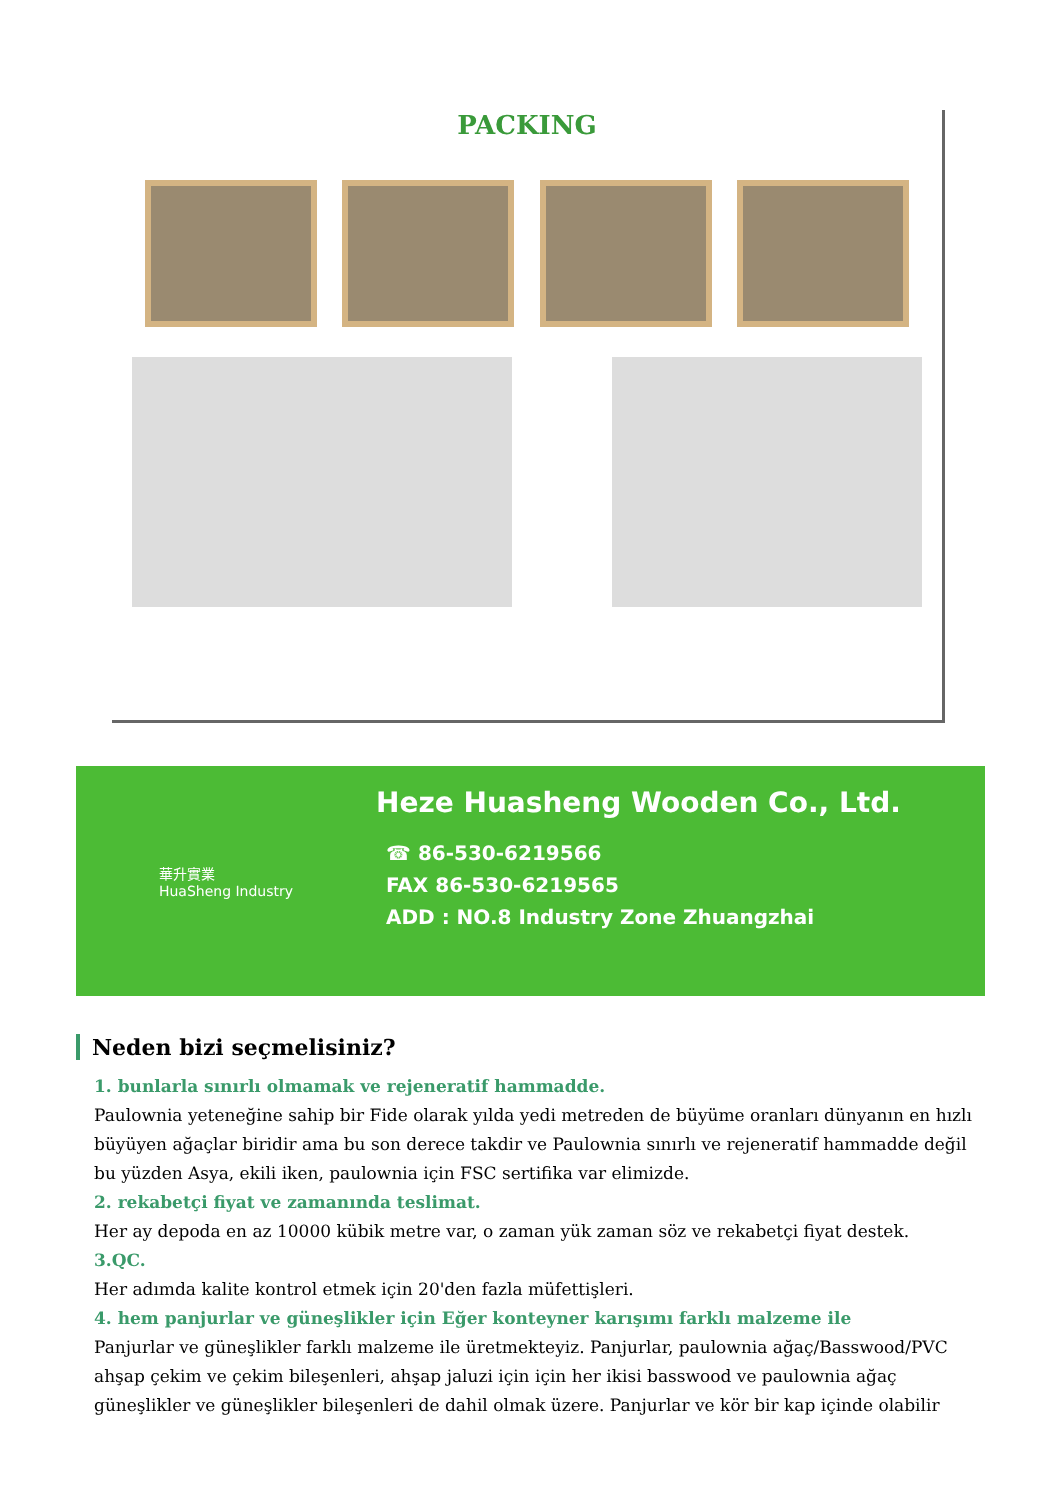PACKING
華升實業
HuaSheng Industry
Heze Huasheng Wooden Co., Ltd.
☎ 86-530-6219566
FAX 86-530-6219565
ADD : NO.8 Industry Zone Zhuangzhai
Neden bizi seçmelisiniz?
1. bunlarla sınırlı olmamak ve rejeneratif hammadde.
Paulownia yeteneğine sahip bir Fide olarak yılda yedi metreden de büyüme oranları dünyanın en hızlı büyüyen ağaçlar biridir ama bu son derece takdir ve Paulownia sınırlı ve rejeneratif hammadde değil bu yüzden Asya, ekili iken, paulownia için FSC sertifika var elimizde.
2. rekabetçi fiyat ve zamanında teslimat.
Her ay depoda en az 10000 kübik metre var, o zaman yük zaman söz ve rekabetçi fiyat destek.
3.QC.
Her adımda kalite kontrol etmek için 20'den fazla müfettişleri.
4. hem panjurlar ve güneşlikler için Eğer konteyner karışımı farklı malzeme ile
Panjurlar ve güneşlikler farklı malzeme ile üretmekteyiz. Panjurlar, paulownia ağaç/Basswood/PVC ahşap çekim ve çekim bileşenleri, ahşap jaluzi için için her ikisi basswood ve paulownia ağaç güneşlikler ve güneşlikler bileşenleri de dahil olmak üzere. Panjurlar ve kör bir kap içinde olabilir